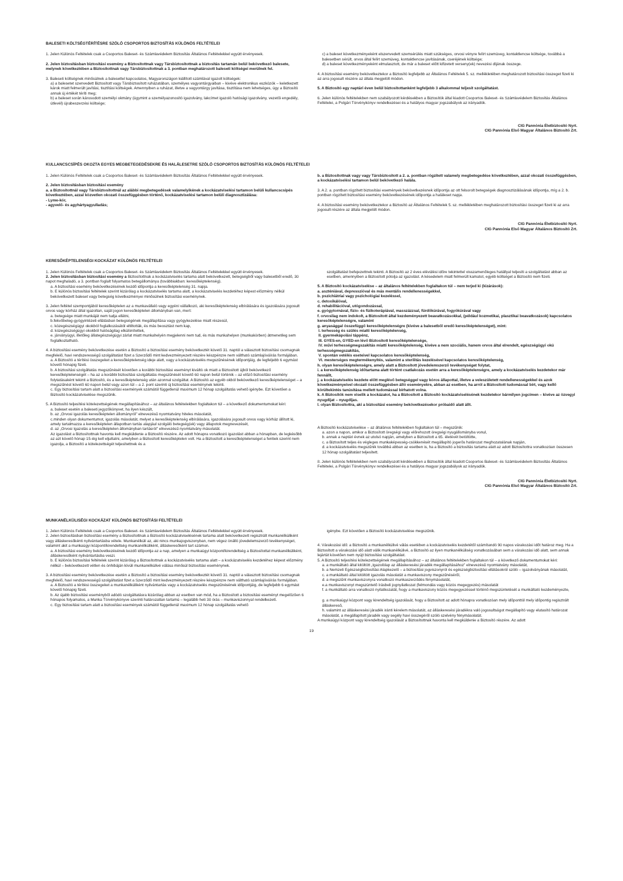BALESETI KÖLTSÉGTÉRÍTÉSRE SZÓLÓ CSOPORTOS BIZTOSÍTÁS KÜLÖNÖS FELTÉTELEI
1. Jelen Különös Feltételek csak a Csoportos Baleset- és Számlavédelem Biztosítás Általános Feltételekkel együtt érvényesek.
2. Jelen biztosításban biztosítási esemény a Biztosítottnak vagy Társbiztosítottnak a biztosítás tartamán belül bekövetkező balesete, melynek következtében a Biztosítottnak vagy Társbiztosítottnak a 3. pontban meghatározott baleseti költségei merülnek fel.
3. Baleseti költségnek minősülnek a balesettel kapcsolatos, Magyarországon kiállított számlával igazolt költségek:
a) a balesetet szenvedett Biztosított vagy Társbiztosított ruházatában, személyes vagyontárgyaiban – kivéve elektronikus eszközök – keletkezett károk miatt felmerült javítási, tisztítási költségek. Amennyiben a ruházat, illetve a vagyontárgy javítása, tisztítása nem lehetséges, úgy a Biztosító annak új értékét téríti meg;
b) a baleset során károsodott személyi okmány (úgymint a személyazonosító igazolvány, lakcímet igazoló hatósági igazolvány, vezetői engedély, útlevél) újrabeszerzési költsége;
c) a baleset következményeként elszenvedett szemsérülés miatt szükséges, orvosi vényre felírt szemüveg, kontaktlencse költsége, továbbá a balesetben sérült, orvos által felírt szemüveg, kontaktlencse javításának, cseréjének költsége;
d) a baleset következményeként elmulasztott, de már a baleset előtt kifizetett verseny(ek) nevezési díjának összege.
4. A biztosítási esemény bekövetkeztekor a Biztosító legfeljebb az Általános Feltételek 5. sz. mellékletében meghatározott biztosítási összeget fizeti ki az arra jogosult részére az általa megjelölt módon.
5. A Biztosító egy naptári éven belül biztosítottanként legfeljebb 3 alkalommal teljesít szolgáltatást.
6. Jelen különös feltételekben nem szabályozott kérdésekben a Biztosítók által kiadott Csoportos Baleset- és Számlavédelem Biztosítás Általános Feltételei, a Polgári Törvénykönyv rendelkezései és a hatályos magyar jogszabályok az irányadók.
CIG Pannónia Életbiztosító Nyrt.
CIG Pannónia Első Magyar Általános Biztosító Zrt.
KULLANCSCSÍPÉS OKOZTA EGYES MEGBETEGEDÉSEKRE ÉS HALÁLESETRE SZÓLÓ CSOPORTOS BIZTOSÍTÁS KÜLÖNÖS FELTÉTELEI
1. Jelen Különös Feltételek csak a Csoportos Baleset- és Számlavédelem Biztosítás Általános Feltételekkel együtt érvényesek.
2. Jelen biztosításban biztosítási esemény
a. a Biztosítottnál vagy Társbiztosítottnál az alábbi megbetegedések valamelyikének a kockázatviselési tartamon belüli kullancscsípés következtében, azzal közvetlen okozati összefüggésben történő, kockázatviselési tartamon belüli diagnosztizálása:
- Lyme-kór,
- agyvelő- és agyhártyagyulladás;
b. a Biztosítottnak vagy vagy Társbiztosított a 2. a. pontban rögzített valamely megbetegedése következtében, azzal okozati összefüggésben, a kockázatviselési tartamon belül bekövetkező halála.
3. A 2. a. pontban rögzített biztosítási események bekövetkezésnek időpontja az ott felsorolt betegségek diagnosztizálásának időpontja, míg a 2. b. pontban rögzített biztosítási esemény bekövetkezésének időpontja a haláleset napja.
4. A biztosítási esemény bekövetkeztekor a Biztosító az Általános Feltételek 5. sz. mellékletében meghatározott biztosítási összeget fizeti ki az arra jogosult részére az általa megjelölt módon.
CIG Pannónia Életbiztosító Nyrt.
CIG Pannónia Első Magyar Általános Biztosító Zrt.
KERESŐKÉPTELENSÉGI KOCKÁZAT KÜLÖNÖS FELTÉTELEI
1. Jelen Különös Feltételek csak a Csoportos Baleset- és Számlavédelem Biztosítás Általános Feltételekkel együtt érvényesek.
2. Jelen biztosításban biztosítási esemény a Biztosítottnak a kockázatviselés tartama alatt bekövetkezett, betegségből vagy balesetből eredő, 30 napot meghaladó, a 3. pontban foglalt folyamatos betegállománya (továbbiakban: keresőképtelenség).
a. A biztosítási esemény bekövetkezésének kezdő időpontja a keresőképtelenség 31. napja.
b. E különös biztosítási feltételek szerint kizárólag a kockázatviselés tartama alatt, a kockázatviselés kezdetéhez képest előzmény nélkül bekövetkezett baleset vagy betegség következményei minősülnek biztosítási eseménynek.
3. Jelen feltétel szempontjából keresőképtelen az a munkavállaló vagy egyéni vállalkozó, aki keresőképtelenség elbírálására és igazolására jogosult orvos vagy kórház által igazoltan, saját jogon keresőképtelen állományban van, mert:
a. betegsége miatt munkáját nem tudja ellátni,
b.fekvőbeteg-gyógyintézeti ellátásban betegségének megállapítása vagy gyógykezelése miatt részesül,
c. közegészségügyi okokból foglalkozásától eltiltották, és más beosztást nem kap,
d. közegészségügyi okokból hatóságilag elkülönítettek,
e. járványügyi, illetőleg állategészségügyi zárlat miatt munkahelyén megjelenni nem tud, és más munkahelyen (munkakörben) átmenetileg sem foglalkoztatható.
4. A biztosítási esemény bekövetkezése esetén a Biztosító a biztosítási esemény bekövetkeztét követő 31. naptól a választott biztosítási csomagnak megfelelő, havi rendszerességű szolgáltatást fizet a Szerződő mint kedvezményezett részére készpénzre nem váltható számlajóváírás formájában.
a. A Biztosító a térítési összegeket a keresőképtelenség ideje alatt, vagy a kockázatviselés megszűnésének időpontjáig, de legfeljebb 6 egymást követő hónapig fizeti.
b. A biztosítási szolgáltatás megszűnését követően a korábbi biztosítási eseményt kiváltó ok miatt a Biztosított újból bekövetkező keresőképtelenségét – ha az a korábbi biztosítási szolgáltatás megszűnését követő 60 napon belül történik – az előző biztosítási esemény folytatásaként tekinti a Biztosító, és a keresőképtelenség után azonnal szolgáltat. A Biztosító az egyéb okból bekövetkező keresőképtelenséget – a megszűnést követő 60 napon belül vagy azon túl – a 2. pont szerinti új biztosítási eseménynek tekinti.
c. Egy biztosítási tartam alatt a biztosítási események számától függetlenül maximum 12 hónap szolgáltatás vehető igénybe. Ezt követően a Biztosító kockázatviselése megszűnik.
5. A Biztosító teljesítési kötelezettségének megállapításához – az általános feltételekben foglaltakon túl – a következő dokumentumokat kéri:
a. baleset esetén a baleseti jegyzőkönyvet, ha ilyen készült,
b. az „Orvosi igazolás keresőképtelen állományról” elnevezésű nyomtatvány hiteles másolatát,
c.minden olyan dokumentumot, igazolás másolatát, melyet a keresőképtelenség elbírálására, igazolására jogosult orvos vagy kórház állított ki, amely tartalmazza a keresőképtelen állapotban tartás alapjául szolgáló betegség(ek) vagy állapotok megnevezését,
d. az „Orvosi Igazolás a keresőképtelen állományban tartásról” elnevezésű nyomtatvány másolatát.
Az igazolást a Biztosítottnak havonta kell megküldenie a Biztosító részére. Az adott hónapra vonatkozó igazolást abban a hónapban, de legkésőbb az azt követő hónap 15-éig kell eljuttatni, amelyben a Biztosított keresőképtelen volt. Ha a Biztosított a keresőképtelenséget a fentiek szerint nem igazolja, a Biztosító a kötelezettségét teljesítettnek és a
szolgáltatást befejezettnek tekinti. A Biztosító az 2 éves elévülési időre tekintettel visszamenőleges hatállyal teljesíti a szolgáltatást abban az esetben, amennyiben a Biztosított pótolja az igazolást. A késedelem miatt felmerült kamatot, egyéb költséget a Biztosító nem fizeti.
5. A Biztosító kockázatviselése – az általános feltételekben foglaltakon túl – nem terjed ki (kizárások):
a. aszténiával, depresszióval és más mentális rendellenességekkel,
b. pszichiátriai vagy pszichológiai kezeléssel,
c. detoxikálóval,
d. rehabilitációval, utógondozással,
e. gyógytornával, fizio- és fizikoterápiával, masszázzsal, fürdőkúrával, fogyókúrával vagy
f. orvosilag nem indokolt, a Biztosított által kezdeményezett beavatkozásokkal, (például kozmetikai, plasztikai beavatkozások) kapcsolatos keresőképtelenségre, valamint
g. anyasággal összefüggő keresőképtelenségre (kivéve a balesetből eredő keresőképtelenséget), mint:
I. terhesség és szülés miatti keresőképtelenség,
II. gyermekápolási táppénz,
III. GYES-en, GYED-en lévő Biztosított keresőképtelensége,
IV. művi terhességmegszakítás miatti keresőképtelenség, kivéve a nem szociális, hanem orvos által elrendelt, egészségügyi okú terhességmegszakítás,
V. spontán vetélés eseteivel kapcsolatos keresőképtelenség,
VI. mesterséges megtermékenyítés, valamint a sterilitás kezelésével kapcsolatos keresőképtelenség,
h. olyan keresőképtelenségre, amely alatt a Biztosított jövedelemszerző tevékenységet folytat,
i. a keresőképtelenség időtartama alatt történt csatlakozás esetén arra a keresőképtelenségre, amely a kockázatviselés kezdetekor már fennállt,
j. a kockázatviselés kezdete előtt meglévő betegséggel vagy kóros állapottal, illetve a veleszületett rendellenességekkel és azok következményeivel okozati összefüggésben álló eseményekre, abban az esetben, ha arról a Biztosított tudomással bírt, vagy kellő körültekintés tanúsítása mellett tudomással bírhatott volna.
k. A Biztosítók nem viselik a kockázatot, ha a Biztosított a Biztosító kockázatviselésének kezdetekor bármilyen jogcímen – kivéve az özvegyi nyugdíjat – nyugdíjas.
l. olyan Biztosítottra, aki a biztosítási esemény bekövetkezésekor próbaidő alatt állt.
A Biztosító kockázatviselése – az általános feltételekben foglaltakon túl – megszűnik:
a. azon a napon, amikor a Biztosított öregségi vagy előrehozott öregségi nyugállományba vonul,
b. annak a naptári évnek az utolsó napján, amelyben a Biztosított a 65. életévét betöltötte,
c. a Biztosított teljes és végleges munkaképesség-csökkenését megállapító jogerős határozat meghozatalának napján,
d. a kockázatviselés megszűnik továbbá abban az esetben is, ha a Biztosító a biztosítás tartama alatt az adott Biztosítottra vonatkozóan összesen 12 hónap szolgáltatást teljesített.
8. Jelen különös feltételekben nem szabályozott kérdésekben a Biztosítók által kiadott Csoportos Baleset- és Számlavédelem Biztosítás Általános Feltételei, a Polgári Törvénykönyv rendelkezései és a hatályos magyar jogszabályok az irányadók.
CIG Pannónia Életbiztosító Nyrt.
CIG Pannónia Első Magyar Általános Biztosító Zrt.
MUNKANÉLKÜLISÉGI KOCKÁZAT KÜLÖNÖS BIZTOSÍTÁSI FELTÉTELEI
1. Jelen Különös Feltételek csak a Csoportos Baleset- és Számlavédelem Biztosítás Általános Feltételekkel együtt érvényesek.
2. Jelen biztosításban biztosítási esemény a Biztosítottnak a Biztosító kockázatviselésének tartama alatt bekövetkezett regisztrált munkanélküliként vagy álláskeresőkénti nyilvántartásba vétele. Munkanélküli az, aki nincs munkajogviszonyban, nem végez önálló jövedelemszerző tevékenységet, valamint akit a munkaügyi központ/kirendeltség munkanélküliként, álláskeresőként tart számon.
a. A biztosítási esemény bekövetkezésének kezdő időpontja az a nap, amelyen a munkaügyi központ/kirendeltség a Biztosítottat munkanélküliként, álláskeresőként nyilvántartásba veszi.
b. E különös biztosítási feltételek szerint kizárólag a Biztosítottnak a kockázatviselés tartama alatt – a kockázatviselés kezdetéhez képest előzmény nélkül – bekövetkezett vétlen és önhibáján kívüli munkanélkülivé válása minősül biztosítási eseménynek.
3. A biztosítási esemény bekövetkezése esetén a Biztosító a biztosítási esemény bekövetkeztét követő 31. naptól a választott biztosítási csomagnak megfelelő, havi rendszerességű szolgáltatást fizet a Szerződő mint kedvezményezett részére készpénzre nem váltható számlajóváírás formájában.
a. A Biztosító a térítési összegeket a munkanélküliként nyilvántartás vagy a kockázatviselés megszűnésének időpontjáig, de legfeljebb 6 egymást követő hónapig fizeti.
b. Az újabb biztosítási eseményből adódó szolgáltatásra kizárólag abban az esetben van mód, ha a Biztosított a biztosítási eseményt megelőzően 6 hónapos folyamatos, a Munka Törvénykönyve szerinti határozatlan tartamú – legalább heti 30 órás – munkaviszonnyal rendelkezett.
c. Egy biztosítási tartam alatt a biztosítási események számától függetlenül maximum 12 hónap szolgáltatás vehető
igénybe. Ezt követően a Biztosító kockázatviselése megszűnik.
4. Várakozási idő: a Biztosító a munkanélkülivé válás esetében a kockázatviselés kezdetétől számítandó 90 napos várakozási időt határoz meg. Ha a Biztosított a várakozási idő alatt válik munkanélkülivé, a Biztosító az ilyen munkanélküliség vonatkozásában sem a várakozási idő alatt, sem annak lejártát követően nem nyújt biztosítási szolgáltatást.
5. A Biztosító teljesítési kötelezettségének megállapításához – az általános feltételekben foglaltakon túl – a következő dokumentumokat kéri:
a. a munkáltató által kitöltött „Igazolólap az álláskeresési járadék megállapításához” elnevezésű nyomtatvány másolatát,
b. a Nemzeti Egészségbiztosítási Alapkezelő – a biztosítási jogviszonyról és egészségbiztosítási ellátásokról szóló – igazolványának másolatát,
c. a munkáltató által kitöltött igazolás másolatát a munkaviszony megszűnéséről,
d. a megszűnt munkaviszonyra vonatkozó munkaszerződés fénymásolatát,
e.a munkaviszonyt megszüntető írásbeli jognyilatkozat (felmondás vagy közös megegyezés) másolatát
f. a munkáltató arra vonatkozó nyilatkozatát, hogy a munkaviszony közös megegyezéssel történő megszüntetését a munkáltató kezdeményezte,
g. a munkaügyi központ vagy kirendeltség igazolását, hogy a Biztosított az adott hónapra vonatkozóan mely időponttól mely időpontig regisztrált álláskereső,
h. valamint az álláskeresési járadék iránti kérelem másolatát, az álláskeresési járadékra való jogosultságot megállapító vagy elutasító határozat másolatát, a megállapított járadék vagy segély havi összegéről szóló szelvény fénymásolatát.
A munkaügyi központ vagy kirendeltség igazolását a Biztosítottnak havonta kell megküldenie a Biztosító részére. Az adott
19